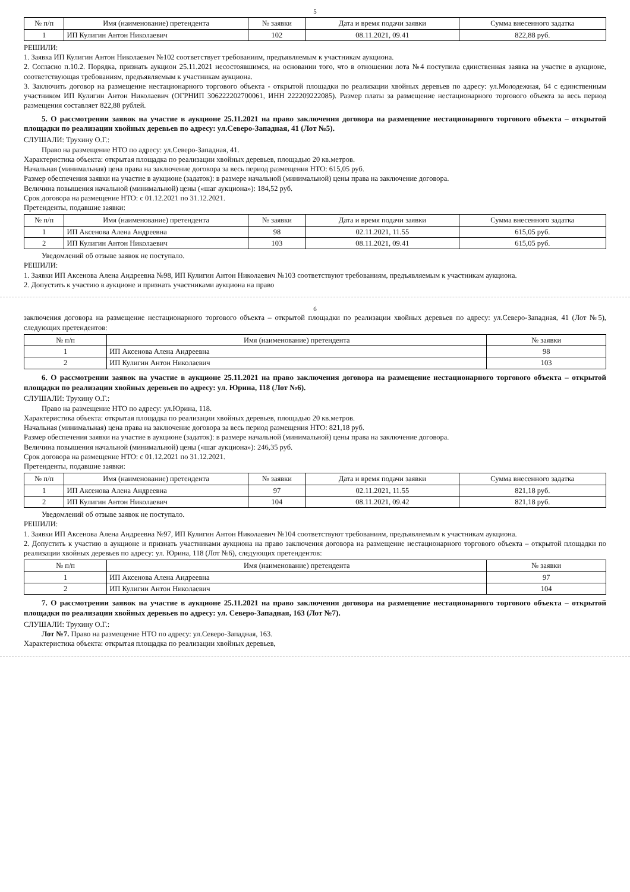5
| № п/п | Имя (наименование) претендента | № заявки | Дата и время подачи заявки | Сумма внесенного задатка |
| --- | --- | --- | --- | --- |
| 1 | ИП Кулигин Антон Николаевич | 102 | 08.11.2021, 09.41 | 822,88 руб. |
РЕШИЛИ:
1. Заявка ИП Кулигин Антон Николаевич №102 соответствует требованиям, предъявляемым к участникам аукциона.
2. Согласно п.10.2. Порядка, признать аукцион 25.11.2021 несостоявшимся, на основании того, что в отношении лота №4 поступила единственная заявка на участие в аукционе, соответствующая требованиям, предъявляемым к участникам аукциона.
3. Заключить договор на размещение нестационарного торгового объекта - открытой площадки по реализации хвойных деревьев по адресу: ул.Молодежная, 64 с единственным участником ИП Кулигин Антон Николаевич (ОГРНИП 306222202700061, ИНН 222209222085). Размер платы за размещение нестационарного торгового объекта за весь период размещения составляет 822,88 рублей.
5. О рассмотрении заявок на участие в аукционе 25.11.2021 на право заключения договора на размещение нестационарного торгового объекта – открытой площадки по реализации хвойных деревьев по адресу: ул.Северо-Западная, 41 (Лот №5).
СЛУШАЛИ: Трухину О.Г.:
Право на размещение НТО по адресу: ул.Северо-Западная, 41.
Характеристика объекта: открытая площадка по реализации хвойных деревьев, площадью 20 кв.метров.
Начальная (минимальная) цена права на заключение договора за весь период размещения НТО: 615,05 руб.
Размер обеспечения заявки на участие в аукционе (задаток): в размере начальной (минимальной) цены права на заключение договора.
Величина повышения начальной (минимальной) цены («шаг аукциона»): 184,52 руб.
Срок договора на размещение НТО: с 01.12.2021 по 31.12.2021.
Претенденты, подавшие заявки:
| № п/п | Имя (наименование) претендента | № заявки | Дата и время подачи заявки | Сумма внесенного задатка |
| --- | --- | --- | --- | --- |
| 1 | ИП Аксенова Алена Андреевна | 98 | 02.11.2021, 11.55 | 615,05 руб. |
| 2 | ИП Кулигин Антон Николаевич | 103 | 08.11.2021, 09.41 | 615,05 руб. |
Уведомлений об отзыве заявок не поступало.
РЕШИЛИ:
1. Заявки ИП Аксенова Алена Андреевна №98, ИП Кулигин Антон Николаевич №103 соответствуют требованиям, предъявляемым к участникам аукциона.
2. Допустить к участию в аукционе и признать участниками аукциона на право
6
заключения договора на размещение нестационарного торгового объекта – открытой площадки по реализации хвойных деревьев по адресу: ул.Северо-Западная, 41 (Лот №5), следующих претендентов:
| № п/п | Имя (наименование) претендента | № заявки |
| --- | --- | --- |
| 1 | ИП Аксенова Алена Андреевна | 98 |
| 2 | ИП Кулигин Антон Николаевич | 103 |
6. О рассмотрении заявок на участие в аукционе 25.11.2021 на право заключения договора на размещение нестационарного торгового объекта – открытой площадки по реализации хвойных деревьев по адресу: ул. Юрина, 118 (Лот №6).
СЛУШАЛИ: Трухину О.Г.:
Право на размещение НТО по адресу: ул.Юрина, 118.
Характеристика объекта: открытая площадка по реализации хвойных деревьев, площадью 20 кв.метров.
Начальная (минимальная) цена права на заключение договора за весь период размещения НТО: 821,18 руб.
Размер обеспечения заявки на участие в аукционе (задаток): в размере начальной (минимальной) цены права на заключение договора.
Величина повышения начальной (минимальной) цены («шаг аукциона»): 246,35 руб.
Срок договора на размещение НТО: с 01.12.2021 по 31.12.2021.
Претенденты, подавшие заявки:
| № п/п | Имя (наименование) претендента | № заявки | Дата и время подачи заявки | Сумма внесенного задатка |
| --- | --- | --- | --- | --- |
| 1 | ИП Аксенова Алена Андреевна | 97 | 02.11.2021, 11.55 | 821,18 руб. |
| 2 | ИП Кулигин Антон Николаевич | 104 | 08.11.2021, 09.42 | 821,18 руб. |
Уведомлений об отзыве заявок не поступало.
РЕШИЛИ:
1. Заявки ИП Аксенова Алена Андреевна №97, ИП Кулигин Антон Николаевич №104 соответствуют требованиям, предъявляемым к участникам аукциона.
2. Допустить к участию в аукционе и признать участниками аукциона на право заключения договора на размещение нестационарного торгового объекта – открытой площадки по реализации хвойных деревьев по адресу: ул. Юрина, 118 (Лот №6), следующих претендентов:
| № п/п | Имя (наименование) претендента | № заявки |
| --- | --- | --- |
| 1 | ИП Аксенова Алена Андреевна | 97 |
| 2 | ИП Кулигин Антон Николаевич | 104 |
7. О рассмотрении заявок на участие в аукционе 25.11.2021 на право заключения договора на размещение нестационарного торгового объекта – открытой площадки по реализации хвойных деревьев по адресу: ул. Северо-Западная, 163 (Лот №7).
СЛУШАЛИ: Трухину О.Г.:
Лот №7. Право на размещение НТО по адресу: ул.Северо-Западная, 163.
Характеристика объекта: открытая площадка по реализации хвойных деревьев,